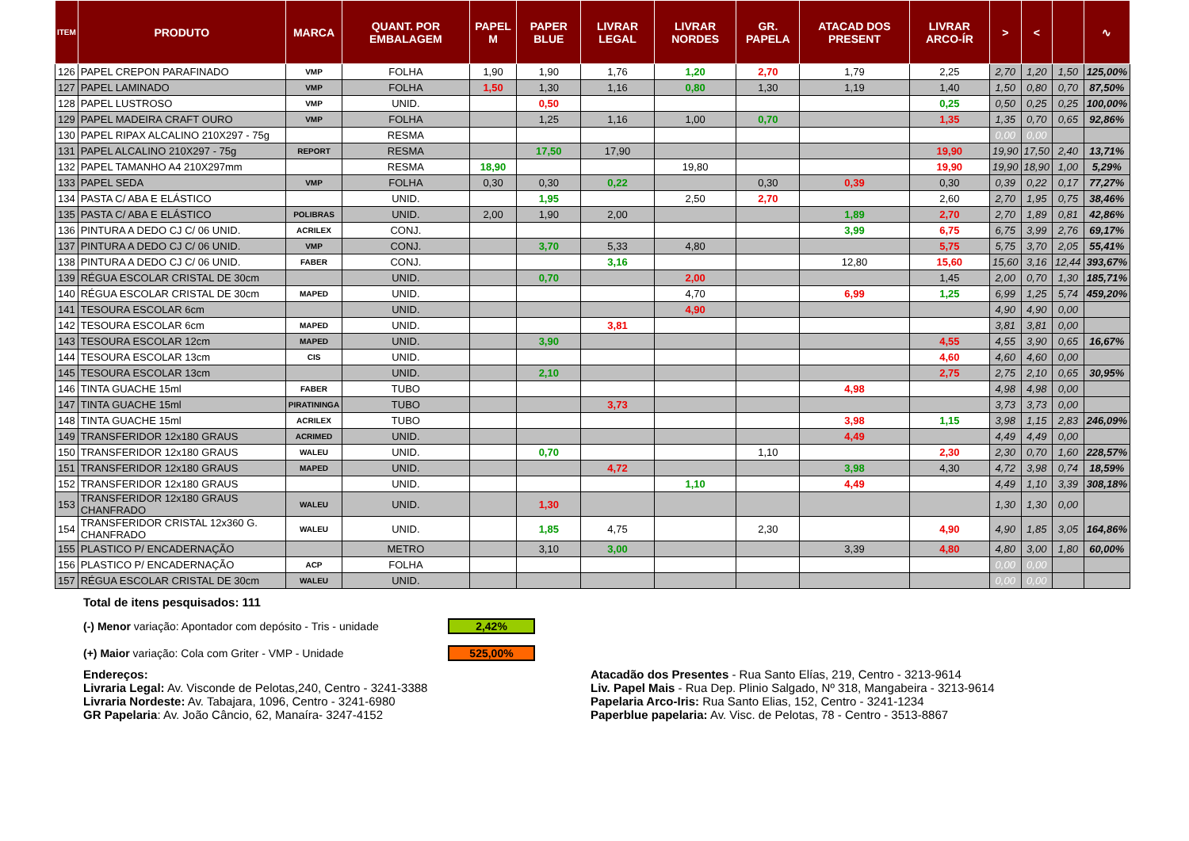| ITEM | PRODUTO | MARCA | QUANT. POR EMBALAGEM | PAPEL M | PAPER BLUE | LIVRAR LEGAL | LIVRAR NORDES | GR. PAPELA | ATACAD DOS PRESENT | LIVRAR ARCO-ÍR | > | < | | ∿ |
| --- | --- | --- | --- | --- | --- | --- | --- | --- | --- | --- | --- | --- | --- | --- |
| 126 | PAPEL CREPON PARAFINADO | VMP | FOLHA | 1,90 | 1,90 | 1,76 | 1,20 | 2,70 | 1,79 | 2,25 | 2,70 | 1,20 | 1,50 | 125,00% |
| 127 | PAPEL LAMINADO | VMP | FOLHA | 1,50 | 1,30 | 1,16 | 0,80 | 1,30 | 1,19 | 1,40 | 1,50 | 0,80 | 0,70 | 87,50% |
| 128 | PAPEL LUSTROSO | VMP | UNID. | | 0,50 | | | | | 0,25 | 0,50 | 0,25 | 0,25 | 100,00% |
| 129 | PAPEL MADEIRA CRAFT OURO | VMP | FOLHA | | 1,25 | 1,16 | 1,00 | 0,70 | | 1,35 | 1,35 | 0,70 | 0,65 | 92,86% |
| 130 | PAPEL RIPAX ALCALINO 210X297 - 75g | | RESMA | | | | | | | | 0,00 | 0,00 | | |
| 131 | PAPEL ALCALINO 210X297 - 75g | REPORT | RESMA | | 17,50 | 17,90 | | | | 19,90 | 19,90 | 17,50 | 2,40 | 13,71% |
| 132 | PAPEL TAMANHO A4 210X297mm | | RESMA | 18,90 | | | 19,80 | | | 19,90 | 19,90 | 18,90 | 1,00 | 5,29% |
| 133 | PAPEL SEDA | VMP | FOLHA | 0,30 | 0,30 | 0,22 | | 0,30 | 0,39 | 0,30 | 0,39 | 0,22 | 0,17 | 77,27% |
| 134 | PASTA C/ ABA E ELÁSTICO | | UNID. | | 1,95 | | 2,50 | 2,70 | | 2,60 | 2,70 | 1,95 | 0,75 | 38,46% |
| 135 | PASTA C/ ABA E ELÁSTICO | POLIBRAS | UNID. | 2,00 | 1,90 | 2,00 | | | 1,89 | 2,70 | 2,70 | 1,89 | 0,81 | 42,86% |
| 136 | PINTURA A DEDO CJ C/ 06 UNID. | ACRILEX | CONJ. | | | | | | 3,99 | 6,75 | 6,75 | 3,99 | 2,76 | 69,17% |
| 137 | PINTURA A DEDO CJ C/ 06 UNID. | VMP | CONJ. | | 3,70 | 5,33 | 4,80 | | | 5,75 | 5,75 | 3,70 | 2,05 | 55,41% |
| 138 | PINTURA A DEDO CJ C/ 06 UNID. | FABER | CONJ. | | | 3,16 | | | 12,80 | 15,60 | 15,60 | 3,16 | 12,44 | 393,67% |
| 139 | RÉGUA ESCOLAR CRISTAL DE 30cm | | UNID. | | 0,70 | | 2,00 | | | 1,45 | 2,00 | 0,70 | 1,30 | 185,71% |
| 140 | RÉGUA ESCOLAR CRISTAL DE 30cm | MAPED | UNID. | | | | 4,70 | | 6,99 | 1,25 | 6,99 | 1,25 | 5,74 | 459,20% |
| 141 | TESOURA ESCOLAR 6cm | | UNID. | | | | 4,90 | | | | 4,90 | 4,90 | 0,00 | |
| 142 | TESOURA ESCOLAR 6cm | MAPED | UNID. | | | 3,81 | | | | | 3,81 | 3,81 | 0,00 | |
| 143 | TESOURA ESCOLAR 12cm | MAPED | UNID. | | 3,90 | | | | | 4,55 | 4,55 | 3,90 | 0,65 | 16,67% |
| 144 | TESOURA ESCOLAR 13cm | CIS | UNID. | | | | | | | 4,60 | 4,60 | 4,60 | 0,00 | |
| 145 | TESOURA ESCOLAR 13cm | | UNID. | | 2,10 | | | | | 2,75 | 2,75 | 2,10 | 0,65 | 30,95% |
| 146 | TINTA GUACHE 15ml | FABER | TUBO | | | | | | 4,98 | | 4,98 | 4,98 | 0,00 | |
| 147 | TINTA GUACHE 15ml | PIRATININGA | TUBO | | | 3,73 | | | | | 3,73 | 3,73 | 0,00 | |
| 148 | TINTA GUACHE 15ml | ACRILEX | TUBO | | | | | | 3,98 | 1,15 | 3,98 | 1,15 | 2,83 | 246,09% |
| 149 | TRANSFERIDOR 12x180 GRAUS | ACRIMED | UNID. | | | | | | 4,49 | | 4,49 | 4,49 | 0,00 | |
| 150 | TRANSFERIDOR 12x180 GRAUS | WALEU | UNID. | | 0,70 | | | 1,10 | | 2,30 | 2,30 | 0,70 | 1,60 | 228,57% |
| 151 | TRANSFERIDOR 12x180 GRAUS | MAPED | UNID. | | | 4,72 | | | 3,98 | 4,30 | 4,72 | 3,98 | 0,74 | 18,59% |
| 152 | TRANSFERIDOR 12x180 GRAUS | | UNID. | | | | 1,10 | | 4,49 | | 4,49 | 1,10 | 3,39 | 308,18% |
| 153 | TRANSFERIDOR 12x180 GRAUS CHANFRADO | WALEU | UNID. | | 1,30 | | | | | | 1,30 | 1,30 | 0,00 | |
| 154 | TRANSFERIDOR CRISTAL 12x360 G. CHANFRADO | WALEU | UNID. | | 1,85 | 4,75 | | 2,30 | | 4,90 | 4,90 | 1,85 | 3,05 | 164,86% |
| 155 | PLASTICO P/ ENCADERNAÇÃO | | METRO | | 3,10 | 3,00 | | | 3,39 | 4,80 | 4,80 | 3,00 | 1,80 | 60,00% |
| 156 | PLASTICO P/ ENCADERNAÇÃO | ACP | FOLHA | | | | | | | | 0,00 | 0,00 | | |
| 157 | RÉGUA ESCOLAR CRISTAL DE 30cm | WALEU | UNID. | | | | | | | | 0,00 | 0,00 | | |
Total de itens pesquisados: 111
(-) Menor variação: Apontador com depósito - Tris - unidade 2,42%
(+) Maior variação: Cola com Griter - VMP - Unidade 525,00%
Endereços:
Livraria Legal: Av. Visconde de Pelotas,240, Centro - 3241-3388
Livraria Nordeste: Av. Tabajara, 1096, Centro - 3241-6980
GR Papelaria: Av. João Câncio, 62, Manaíra- 3247-4152
Atacadão dos Presentes - Rua Santo Elías, 219, Centro - 3213-9614
Liv. Papel Mais - Rua Dep. Plinio Salgado, Nº 318, Mangabeira - 3213-9614
Papelaria Arco-Iris: Rua Santo Elias, 152, Centro - 3241-1234
Paperblue papelaria: Av. Visc. de Pelotas, 78 - Centro - 3513-8867